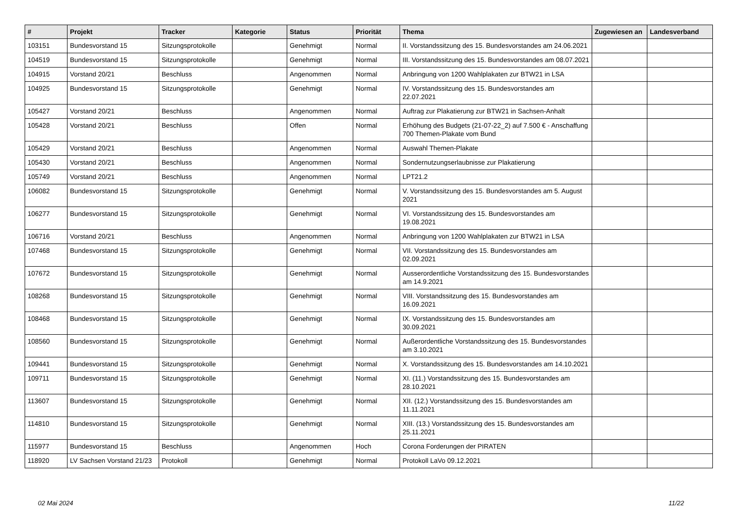| # | Projekt | Tracker | Kategorie | Status | Priorität | Thema | Zugewiesen an | Landesverband |
| --- | --- | --- | --- | --- | --- | --- | --- | --- |
| 103151 | Bundesvorstand 15 | Sitzungsprotokolle | | Genehmigt | Normal | II. Vorstandssitzung des 15. Bundesvorstandes am 24.06.2021 | | |
| 104519 | Bundesvorstand 15 | Sitzungsprotokolle | | Genehmigt | Normal | III. Vorstandssitzung des 15. Bundesvorstandes am 08.07.2021 | | |
| 104915 | Vorstand 20/21 | Beschluss | | Angenommen | Normal | Anbringung von 1200 Wahlplakaten zur BTW21 in LSA | | |
| 104925 | Bundesvorstand 15 | Sitzungsprotokolle | | Genehmigt | Normal | IV. Vorstandssitzung des 15. Bundesvorstandes am 22.07.2021 | | |
| 105427 | Vorstand 20/21 | Beschluss | | Angenommen | Normal | Auftrag zur Plakatierung zur BTW21 in Sachsen-Anhalt | | |
| 105428 | Vorstand 20/21 | Beschluss | | Offen | Normal | Erhöhung des Budgets (21-07-22_2) auf 7.500 € - Anschaffung 700 Themen-Plakate vom Bund | | |
| 105429 | Vorstand 20/21 | Beschluss | | Angenommen | Normal | Auswahl Themen-Plakate | | |
| 105430 | Vorstand 20/21 | Beschluss | | Angenommen | Normal | Sondernutzungserlaubnisse zur Plakatierung | | |
| 105749 | Vorstand 20/21 | Beschluss | | Angenommen | Normal | LPT21.2 | | |
| 106082 | Bundesvorstand 15 | Sitzungsprotokolle | | Genehmigt | Normal | V. Vorstandssitzung des 15. Bundesvorstandes am 5. August 2021 | | |
| 106277 | Bundesvorstand 15 | Sitzungsprotokolle | | Genehmigt | Normal | VI. Vorstandssitzung des 15. Bundesvorstandes am 19.08.2021 | | |
| 106716 | Vorstand 20/21 | Beschluss | | Angenommen | Normal | Anbringung von 1200 Wahlplakaten zur BTW21 in LSA | | |
| 107468 | Bundesvorstand 15 | Sitzungsprotokolle | | Genehmigt | Normal | VII. Vorstandssitzung des 15. Bundesvorstandes am 02.09.2021 | | |
| 107672 | Bundesvorstand 15 | Sitzungsprotokolle | | Genehmigt | Normal | Ausserordentliche Vorstandssitzung des 15. Bundesvorstandes am 14.9.2021 | | |
| 108268 | Bundesvorstand 15 | Sitzungsprotokolle | | Genehmigt | Normal | VIII. Vorstandssitzung des 15. Bundesvorstandes am 16.09.2021 | | |
| 108468 | Bundesvorstand 15 | Sitzungsprotokolle | | Genehmigt | Normal | IX. Vorstandssitzung des 15. Bundesvorstandes am 30.09.2021 | | |
| 108560 | Bundesvorstand 15 | Sitzungsprotokolle | | Genehmigt | Normal | Außerordentliche Vorstandssitzung des 15. Bundesvorstandes am 3.10.2021 | | |
| 109441 | Bundesvorstand 15 | Sitzungsprotokolle | | Genehmigt | Normal | X. Vorstandssitzung des 15. Bundesvorstandes am 14.10.2021 | | |
| 109711 | Bundesvorstand 15 | Sitzungsprotokolle | | Genehmigt | Normal | XI. (11.) Vorstandssitzung des 15. Bundesvorstandes am 28.10.2021 | | |
| 113607 | Bundesvorstand 15 | Sitzungsprotokolle | | Genehmigt | Normal | XII. (12.) Vorstandssitzung des 15. Bundesvorstandes am 11.11.2021 | | |
| 114810 | Bundesvorstand 15 | Sitzungsprotokolle | | Genehmigt | Normal | XIII. (13.) Vorstandssitzung des 15. Bundesvorstandes am 25.11.2021 | | |
| 115977 | Bundesvorstand 15 | Beschluss | | Angenommen | Hoch | Corona Forderungen der PIRATEN | | |
| 118920 | LV Sachsen Vorstand 21/23 | Protokoll | | Genehmigt | Normal | Protokoll LaVo 09.12.2021 | | |
02 Mai 2024 11/22